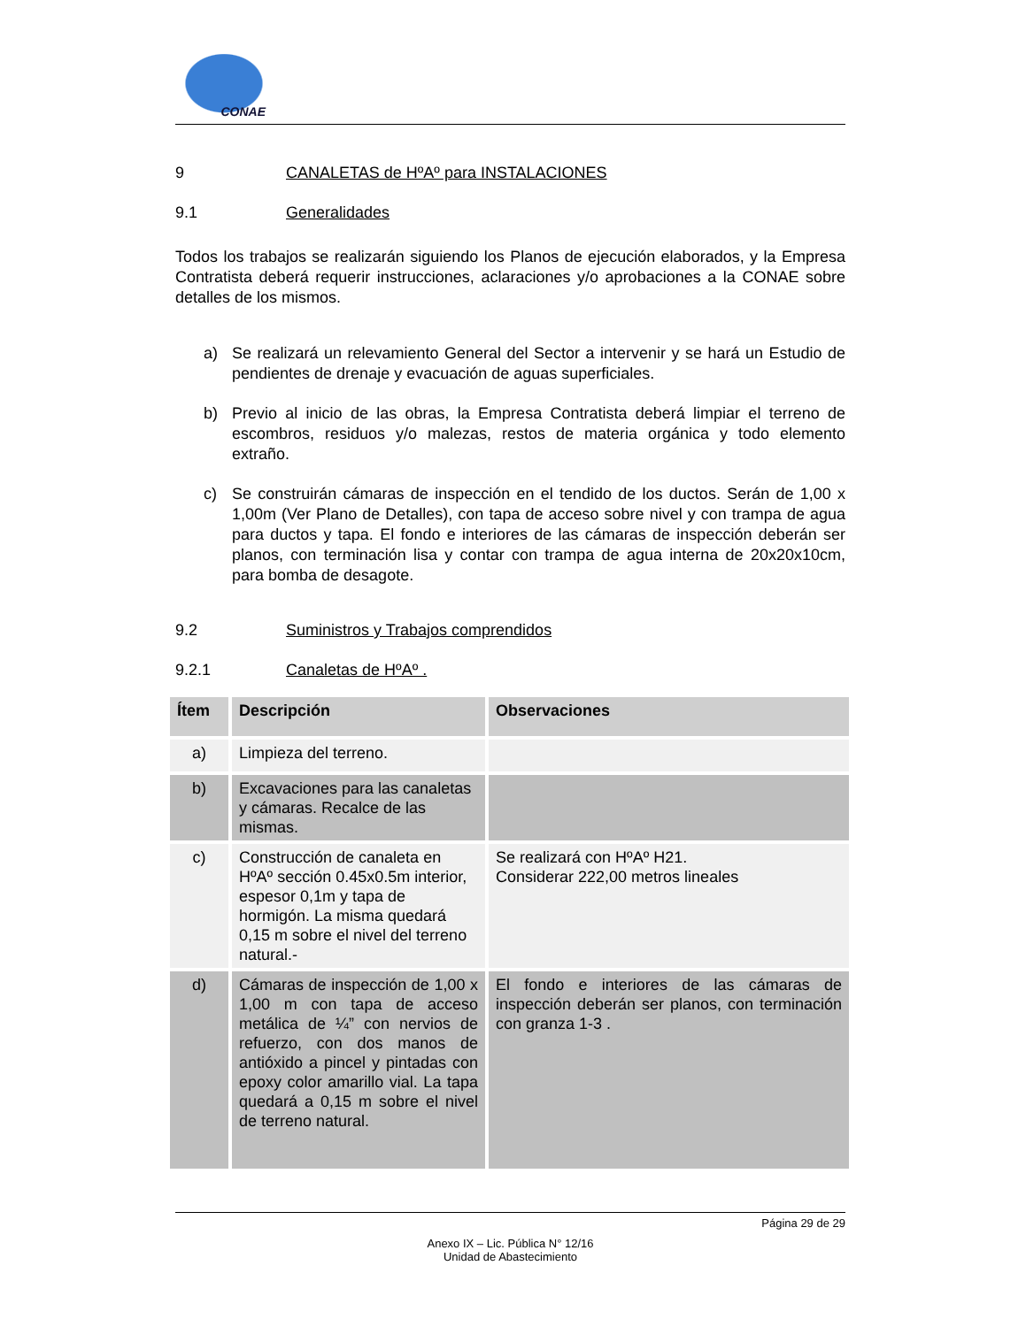CONAE
9 CANALETAS de HºAº para INSTALACIONES
9.1 Generalidades
Todos los trabajos se realizarán siguiendo los Planos de ejecución elaborados, y la Empresa Contratista deberá requerir instrucciones, aclaraciones y/o aprobaciones a la CONAE sobre detalles de los mismos.
a) Se realizará un relevamiento General del Sector a intervenir y se hará un Estudio de pendientes de drenaje y evacuación de aguas superficiales.
b) Previo al inicio de las obras, la Empresa Contratista deberá limpiar el terreno de escombros, residuos y/o malezas, restos de materia orgánica y todo elemento extraño.
c) Se construirán cámaras de inspección en el tendido de los ductos. Serán de 1,00 x 1,00m (Ver Plano de Detalles), con tapa de acceso sobre nivel y con trampa de agua para ductos y tapa. El fondo e interiores de las cámaras de inspección deberán ser planos, con terminación lisa y contar con trampa de agua interna de 20x20x10cm, para bomba de desagote.
9.2 Suministros y Trabajos comprendidos
9.2.1 Canaletas de HºAº .
| Ítem | Descripción | Observaciones |
| --- | --- | --- |
| a) | Limpieza del terreno. | |
| b) | Excavaciones para las canaletas y cámaras. Recalce de las mismas. | |
| c) | Construcción de canaleta en HºAº sección 0.45x0.5m interior, espesor 0,1m y tapa de hormigón. La misma quedará 0,15 m sobre el nivel del terreno natural.- | Se realizará con HºAº H21. Considerar 222,00 metros lineales |
| d) | Cámaras de inspección de 1,00 x 1,00 m con tapa de acceso metálica de ¼” con nervios de refuerzo, con dos manos de antióxido a pincel y pintadas con epoxy color amarillo vial. La tapa quedará a 0,15 m sobre el nivel de terreno natural. | El fondo e interiores de las cámaras de inspección deberán ser planos, con terminación con granza 1-3 . |
Página 29 de 29
Anexo IX – Lic. Pública N° 12/16
Unidad de Abastecimiento